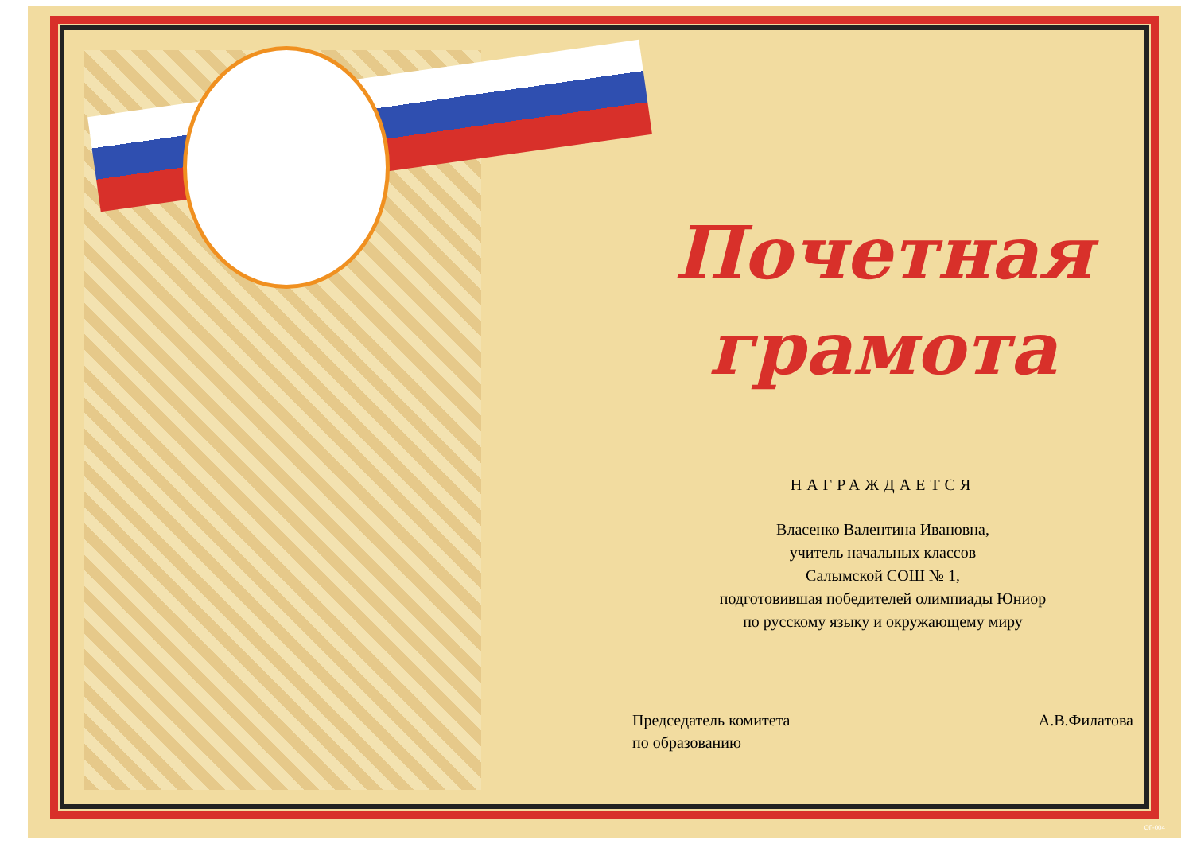Почетная
грамота
НАГРАЖДАЕТСЯ
Власенко Валентина Ивановна,
учитель начальных классов
Салымской СОШ № 1,
подготовившая победителей олимпиады Юниор
по русскому языку и окружающему миру
Председатель комитета
по образованию
А.В.Филатова
ОГ-004